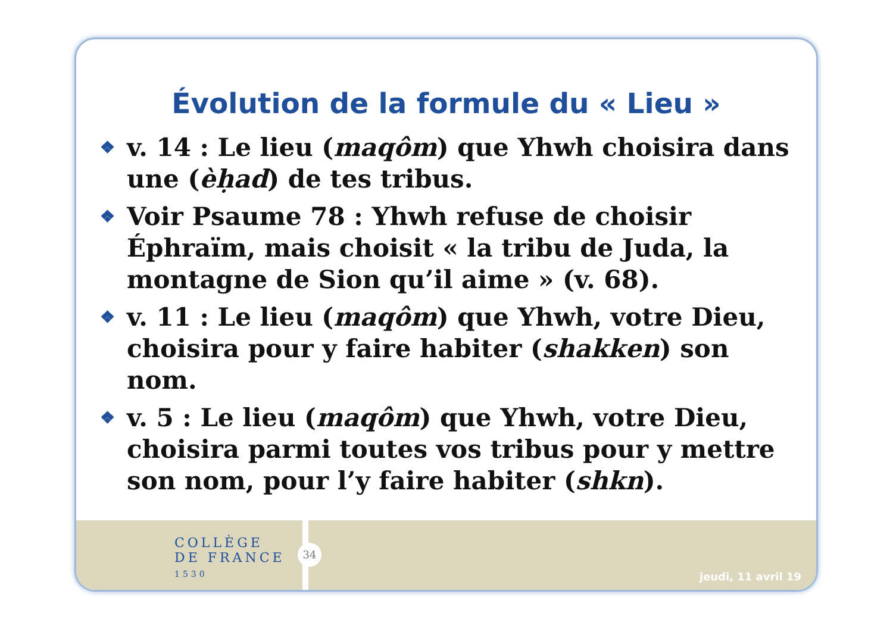Évolution de la formule du « Lieu »
❖ v. 14 : Le lieu (maqôm) que Yhwh choisira dans une (èḥad) de tes tribus.
❖ Voir Psaume 78 : Yhwh refuse de choisir Éphraïm, mais choisit « la tribu de Juda, la montagne de Sion qu’il aime » (v. 68).
❖ v. 11 : Le lieu (maqôm) que Yhwh, votre Dieu, choisira pour y faire habiter (shakken) son nom.
❖ v. 5 : Le lieu (maqôm) que Yhwh, votre Dieu, choisira parmi toutes vos tribus pour y mettre son nom, pour l’y faire habiter (shkn).
COLLÈGE
DE FRANCE
1530
34
jeudi, 11 avril 19